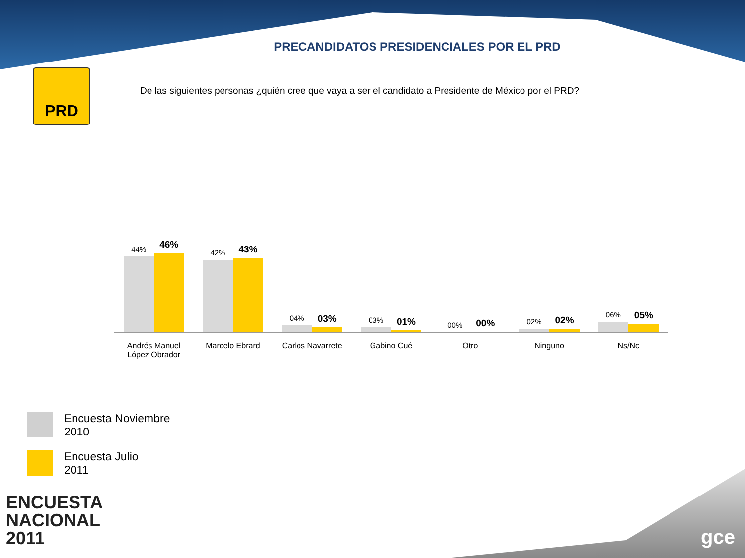PRECANDIDATOS PRESIDENCIALES POR EL PRD
PRD
De las siguientes personas ¿quién cree que vaya a ser el candidato a Presidente de México por el PRD?
44%
46%
42%
43%
04%
03%
03%
01%
00%
00%
02%
02%
06%
05%
Andrés Manuel
López Obrador
Marcelo Ebrard Carlos Navarrete Gabino Cué Otro Ninguno Ns/Nc
Encuesta Noviembre
2010
Encuesta Julio
2011
ENCUESTA
NACIONAL
2011
gce